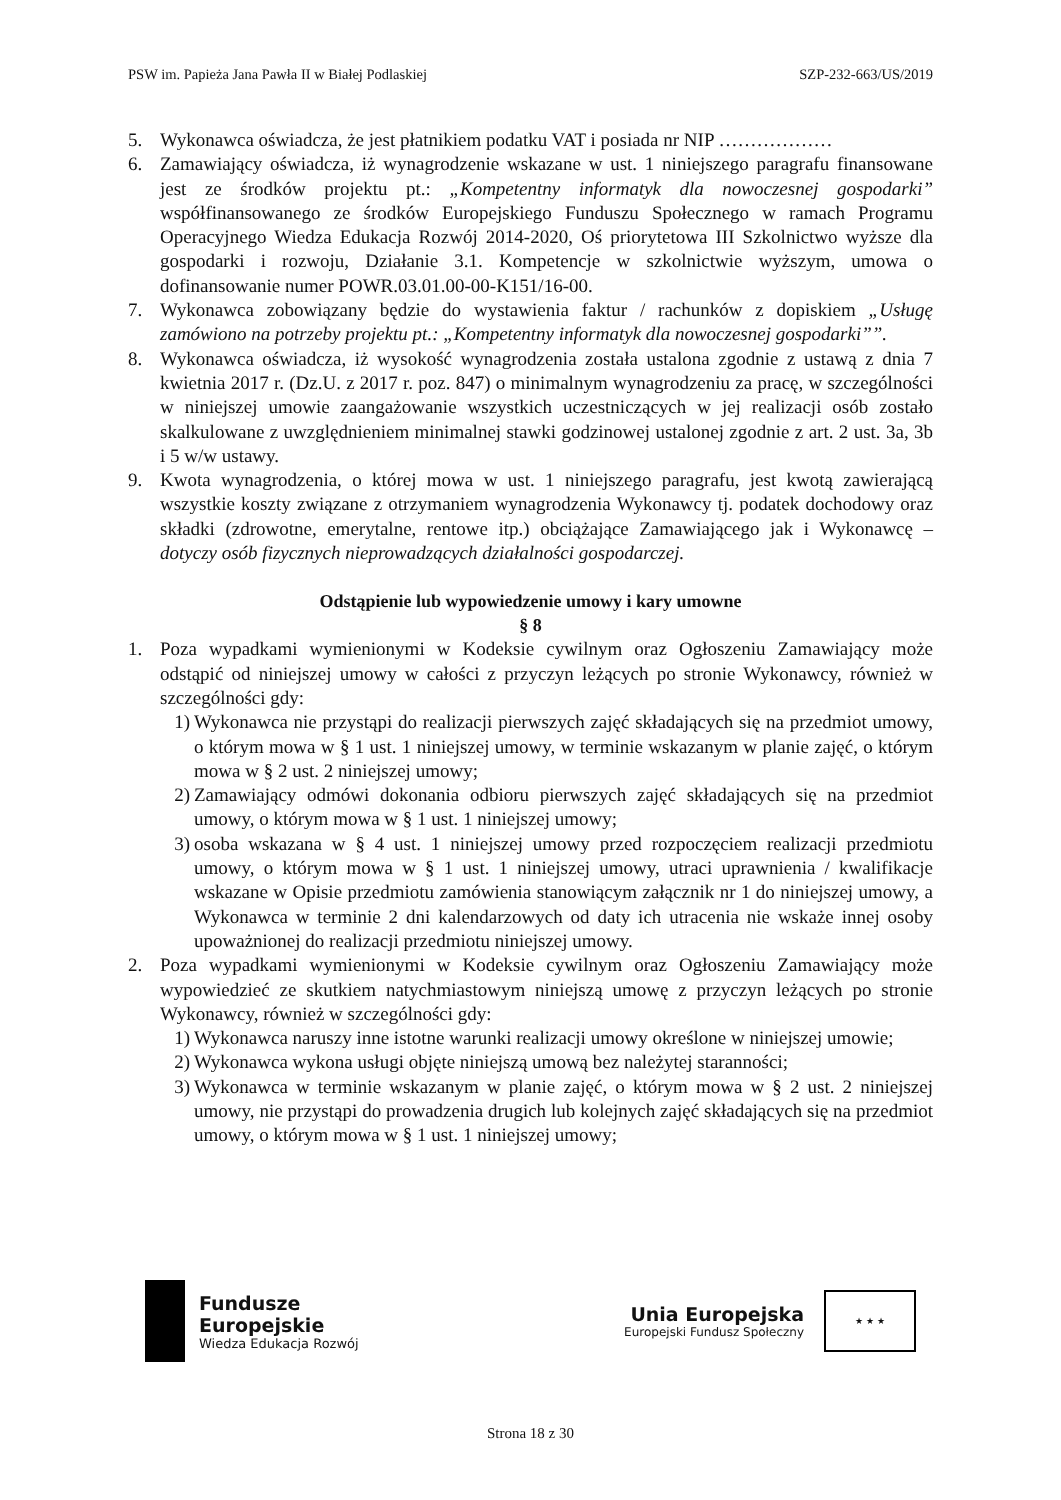PSW im. Papieża Jana Pawła II w Białej Podlaskiej SZP-232-663/US/2019
5. Wykonawca oświadcza, że jest płatnikiem podatku VAT i posiada nr NIP ………………
6. Zamawiający oświadcza, iż wynagrodzenie wskazane w ust. 1 niniejszego paragrafu finansowane jest ze środków projektu pt.: „Kompetentny informatyk dla nowoczesnej gospodarki” współfinansowanego ze środków Europejskiego Funduszu Społecznego w ramach Programu Operacyjnego Wiedza Edukacja Rozwój 2014-2020, Oś priorytetowa III Szkolnictwo wyższe dla gospodarki i rozwoju, Działanie 3.1. Kompetencje w szkolnictwie wyższym, umowa o dofinansowanie numer POWR.03.01.00-00-K151/16-00.
7. Wykonawca zobowiązany będzie do wystawienia faktur / rachunków z dopiskiem „Usługę zamówiono na potrzeby projektu pt.: „Kompetentny informatyk dla nowoczesnej gospodarki””.
8. Wykonawca oświadcza, iż wysokość wynagrodzenia została ustalona zgodnie z ustawą z dnia 7 kwietnia 2017 r. (Dz.U. z 2017 r. poz. 847) o minimalnym wynagrodzeniu za pracę, w szczególności w niniejszej umowie zaangażowanie wszystkich uczestniczących w jej realizacji osób zostało skalkulowane z uwzględnieniem minimalnej stawki godzinowej ustalonej zgodnie z art. 2 ust. 3a, 3b i 5 w/w ustawy.
9. Kwota wynagrodzenia, o której mowa w ust. 1 niniejszego paragrafu, jest kwotą zawierającą wszystkie koszty związane z otrzymaniem wynagrodzenia Wykonawcy tj. podatek dochodowy oraz składki (zdrowotne, emerytalne, rentowe itp.) obciążające Zamawiającego jak i Wykonawcę – dotyczy osób fizycznych nieprowadzących działalności gospodarczej.
Odstąpienie lub wypowiedzenie umowy i kary umowne
§ 8
1. Poza wypadkami wymienionymi w Kodeksie cywilnym oraz Ogłoszeniu Zamawiający może odstąpić od niniejszej umowy w całości z przyczyn leżących po stronie Wykonawcy, również w szczególności gdy:
1) Wykonawca nie przystąpi do realizacji pierwszych zajęć składających się na przedmiot umowy, o którym mowa w § 1 ust. 1 niniejszej umowy, w terminie wskazanym w planie zajęć, o którym mowa w § 2 ust. 2 niniejszej umowy;
2) Zamawiający odmówi dokonania odbioru pierwszych zajęć składających się na przedmiot umowy, o którym mowa w § 1 ust. 1 niniejszej umowy;
3) osoba wskazana w § 4 ust. 1 niniejszej umowy przed rozpoczęciem realizacji przedmiotu umowy, o którym mowa w § 1 ust. 1 niniejszej umowy, utraci uprawnienia / kwalifikacje wskazane w Opisie przedmiotu zamówienia stanowiącym załącznik nr 1 do niniejszej umowy, a Wykonawca w terminie 2 dni kalendarzowych od daty ich utracenia nie wskaże innej osoby upoważnionej do realizacji przedmiotu niniejszej umowy.
2. Poza wypadkami wymienionymi w Kodeksie cywilnym oraz Ogłoszeniu Zamawiający może wypowiedzieć ze skutkiem natychmiastowym niniejszą umowę z przyczyn leżących po stronie Wykonawcy, również w szczególności gdy:
1) Wykonawca naruszy inne istotne warunki realizacji umowy określone w niniejszej umowie;
2) Wykonawca wykona usługi objęte niniejszą umową bez należytej staranności;
3) Wykonawca w terminie wskazanym w planie zajęć, o którym mowa w § 2 ust. 2 niniejszej umowy, nie przystąpi do prowadzenia drugich lub kolejnych zajęć składających się na przedmiot umowy, o którym mowa w § 1 ust. 1 niniejszej umowy;
Fundusze
Europejskie
Wiedza Edukacja Rozwój
Unia Europejska
Europejski Fundusz Społeczny
★ ★ ★
Strona 18 z 30